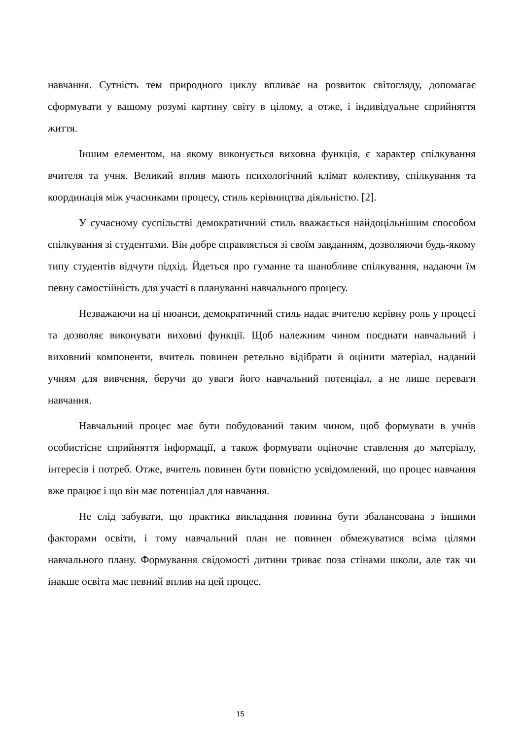навчання. Сутність тем природного циклу впливає на розвиток світогляду, допомагає сформувати у вашому розумі картину світу в цілому, а отже, і індивідуальне сприйняття життя.
Іншим елементом, на якому виконується виховна функція, є характер спілкування вчителя та учня. Великий вплив мають психологічний клімат колективу, спілкування та координація між учасниками процесу, стиль керівництва діяльністю. [2].
У сучасному суспільстві демократичний стиль вважається найдоцільнішим способом спілкування зі студентами. Він добре справляється зі своїм завданням, дозволяючи будь-якому типу студентів відчути підхід. Йдеться про гуманне та шанобливе спілкування, надаючи їм певну самостійність для участі в плануванні навчального процесу.
Незважаючи на ці нюанси, демократичний стиль надає вчителю керівну роль у процесі та дозволяє виконувати виховні функції. Щоб належним чином поєднати навчальний і виховний компоненти, вчитель повинен ретельно відібрати й оцінити матеріал, наданий учням для вивчення, беручи до уваги його навчальний потенціал, а не лише переваги навчання.
Навчальний процес має бути побудований таким чином, щоб формувати в учнів особистісне сприйняття інформації, а також формувати оціночне ставлення до матеріалу, інтересів і потреб. Отже, вчитель повинен бути повністю усвідомлений, що процес навчання вже працює і що він має потенціал для навчання.
Не слід забувати, що практика викладання повинна бути збалансована з іншими факторами освіти, і тому навчальний план не повинен обмежуватися всіма цілями навчального плану. Формування свідомості дитини триває поза стінами школи, але так чи інакше освіта має певний вплив на цей процес.
15